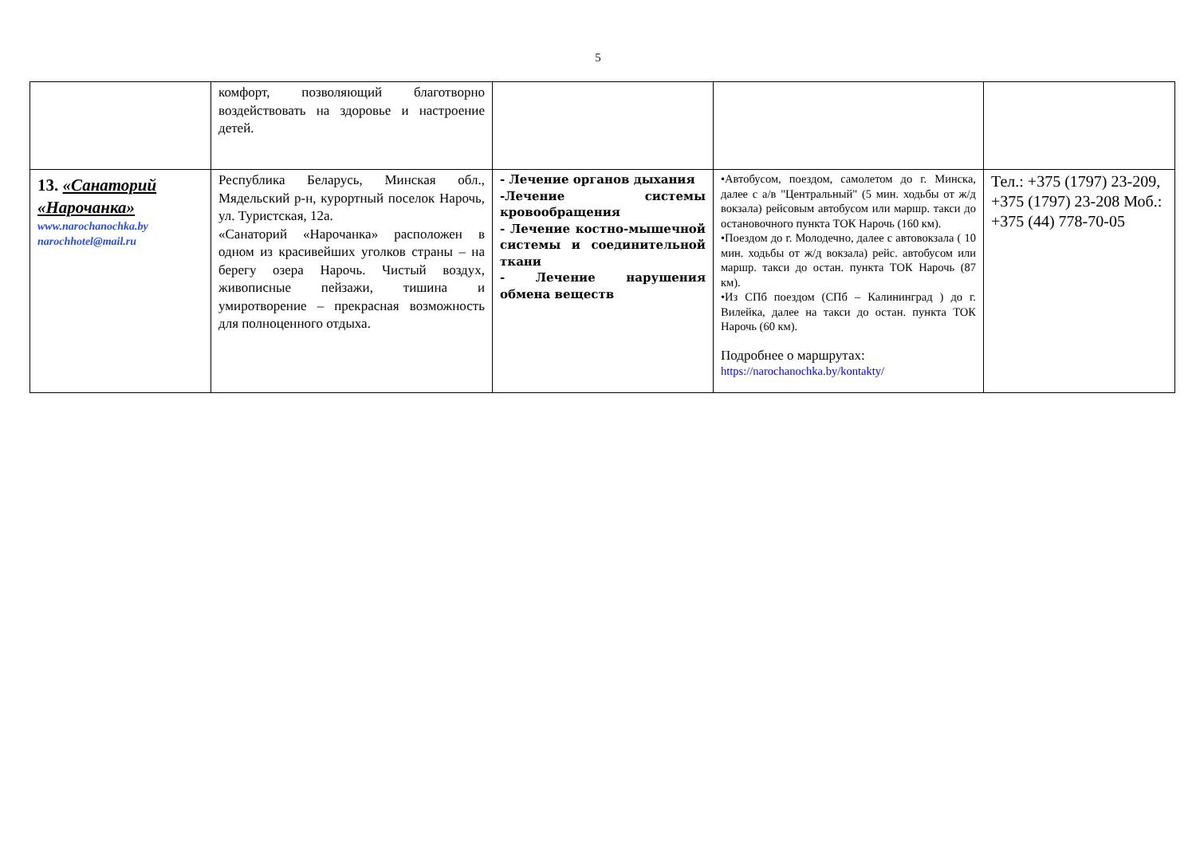5
| | комфорт, позволяющий благотворно воздействовать на здоровье и настроение детей. | | | |
| 13. «Санаторий «Нарочанка» www.narochanochka.by narochhotel@mail.ru | Республика Беларусь, Минская обл., Мядельский р-н, курортный поселок Нарочь, ул. Туристская, 12а. «Санаторий «Нарочанка» расположен в одном из красивейших уголков страны – на берегу озера Нарочь. Чистый воздух, живописные пейзажи, тишина и умиротворение – прекрасная возможность для полноценного отдыха. | - Лечение органов дыхания -Лечение системы кровообращения - Лечение костно-мышечной системы и соединительной ткани - Лечение нарушения обмена веществ | •Автобусом, поездом, самолетом до г. Минска, далее с а/в "Центральный" (5 мин. ходьбы от ж/д вокзала) рейсовым автобусом или маршр. такси до остановочного пункта ТОК Нарочь (160 км). •Поездом до г. Молодечно, далее с автовокзала ( 10 мин. ходьбы от ж/д вокзала) рейс. автобусом или маршр. такси до остан. пункта ТОК Нарочь (87 км). •Из СПб поездом (СПб – Калининград ) до г. Вилейка, далее на такси до остан. пункта ТОК Нарочь (60 км). Подробнее о маршрутах: https://narochanochka.by/kontakty/ | Тел.: +375 (1797) 23-209, +375 (1797) 23-208 Моб.: +375 (44) 778-70-05 |